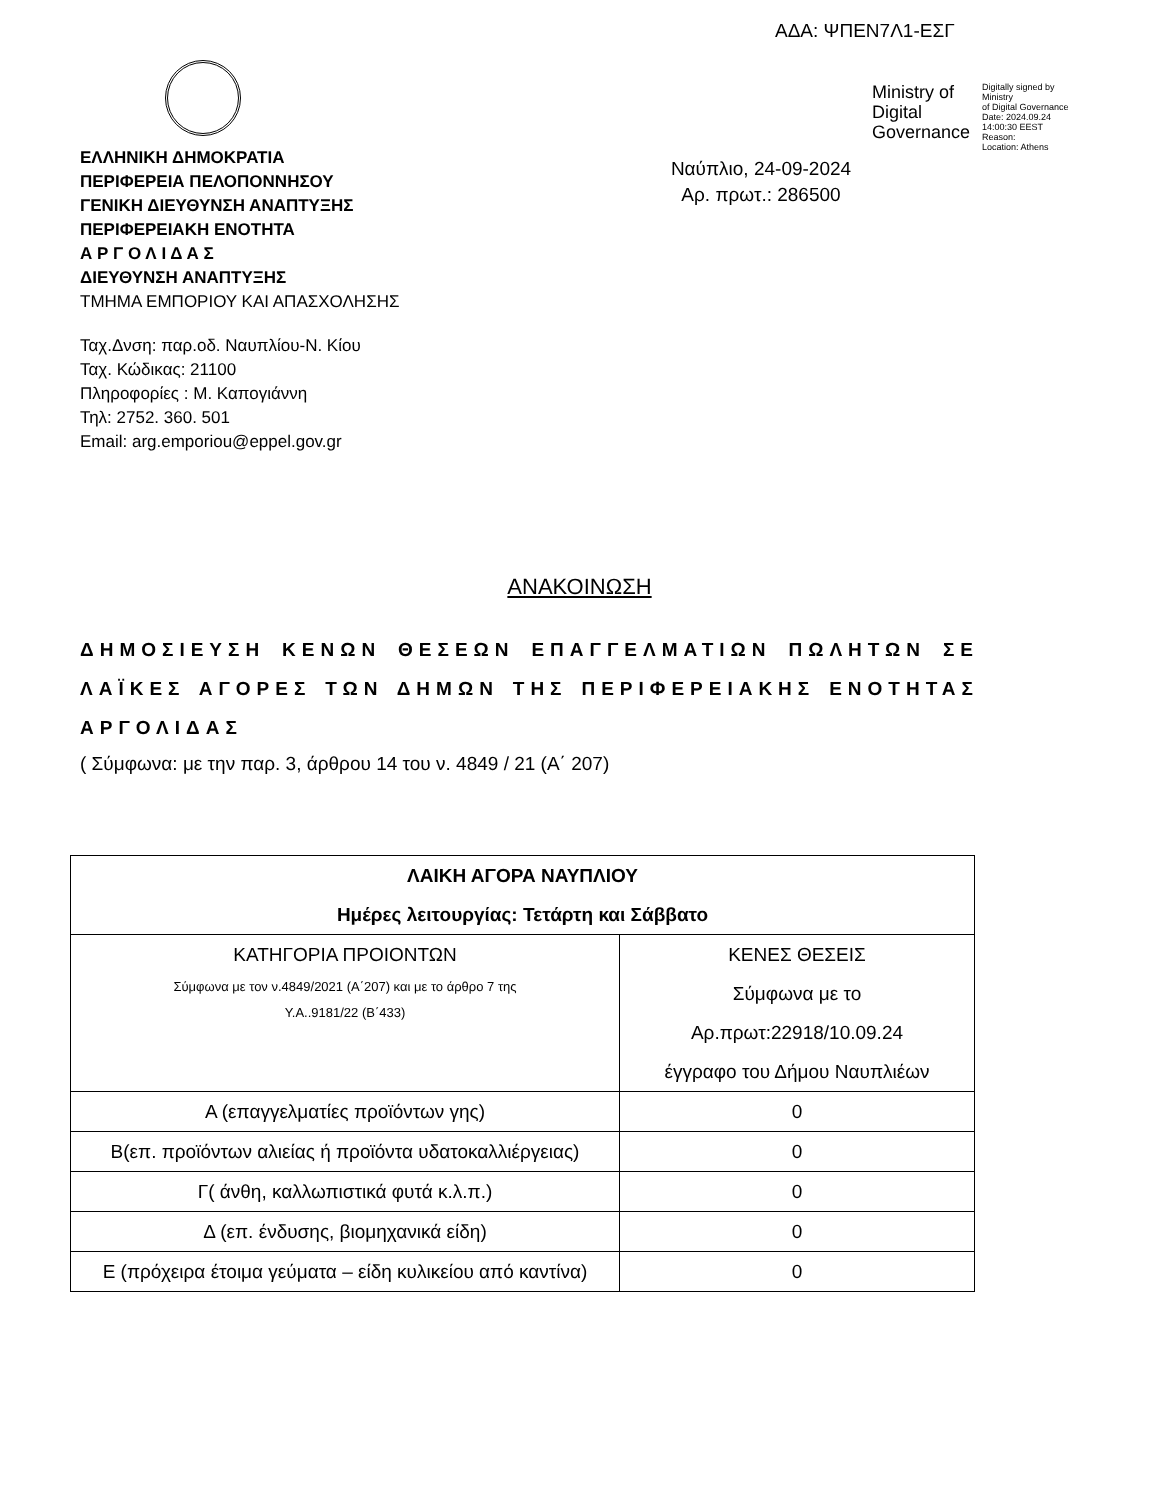ΑΔΑ: ΨΠΕΝ7Λ1-ΕΣΓ
ΕΛΛΗΝΙΚΗ ΔΗΜΟΚΡΑΤΙΑ
ΠΕΡΙΦΕΡΕΙΑ ΠΕΛΟΠΟΝΝΗΣΟΥ
ΓΕΝΙΚΗ ΔΙΕΥΘΥΝΣΗ ΑΝΑΠΤΥΞΗΣ
ΠΕΡΙΦΕΡΕΙΑΚΗ ΕΝΟΤΗΤΑ
Α Ρ Γ Ο Λ Ι Δ Α Σ
ΔΙΕΥΘΥΝΣΗ ΑΝΑΠΤΥΞΗΣ
ΤΜΗΜΑ ΕΜΠΟΡΙΟΥ ΚΑΙ ΑΠΑΣΧΟΛΗΣΗΣ
Ministry of
Digital
Governance
Digitally signed by Ministry
of Digital Governance
Date: 2024.09.24
14:00:30 EEST
Reason:
Location: Athens
Ναύπλιο, 24-09-2024
Αρ. πρωτ.: 286500
Ταχ.Δνση: παρ.οδ. Ναυπλίου-Ν. Κίου
Ταχ. Κώδικας: 21100
Πληροφορίες : Μ. Καπογιάννη
Τηλ: 2752. 360. 501
Email: arg.emporiou@eppel.gov.gr
ΑΝΑΚΟΙΝΩΣΗ
ΔΗΜΟΣΙΕΥΣΗ ΚΕΝΩΝ ΘΕΣΕΩΝ ΕΠΑΓΓΕΛΜΑΤΙΩΝ ΠΩΛΗΤΩΝ ΣΕ ΛΑΪΚΕΣ ΑΓΟΡΕΣ ΤΩΝ ΔΗΜΩΝ ΤΗΣ ΠΕΡΙΦΕΡΕΙΑΚΗΣ ΕΝΟΤΗΤΑΣ ΑΡΓΟΛΙΔΑΣ
( Σύμφωνα: με την παρ. 3, άρθρου 14 του ν. 4849 / 21 (Α΄ 207)
| ΛΑΙΚΗ ΑΓΟΡΑ ΝΑΥΠΛΙΟΥ Ημέρες λειτουργίας: Τετάρτη και Σάββατο | |
| --- | --- |
| ΚΑΤΗΓΟΡΙΑ ΠΡΟΙΟΝΤΩΝ Σύμφωνα με τον ν.4849/2021 (Α΄207) και με το άρθρο 7 της Υ.Α..9181/22 (Β΄433) | ΚΕΝΕΣ ΘΕΣΕΙΣ Σύμφωνα με το Αρ.πρωτ:22918/10.09.24 έγγραφο του Δήμου Ναυπλιέων |
| Α (επαγγελματίες προϊόντων γης) | 0 |
| Β(επ. προϊόντων αλιείας ή προϊόντα υδατοκαλλιέργειας) | 0 |
| Γ( άνθη, καλλωπιστικά φυτά κ.λ.π.) | 0 |
| Δ (επ. ένδυσης, βιομηχανικά είδη) | 0 |
| Ε (πρόχειρα έτοιμα γεύματα – είδη κυλικείου από καντίνα) | 0 |